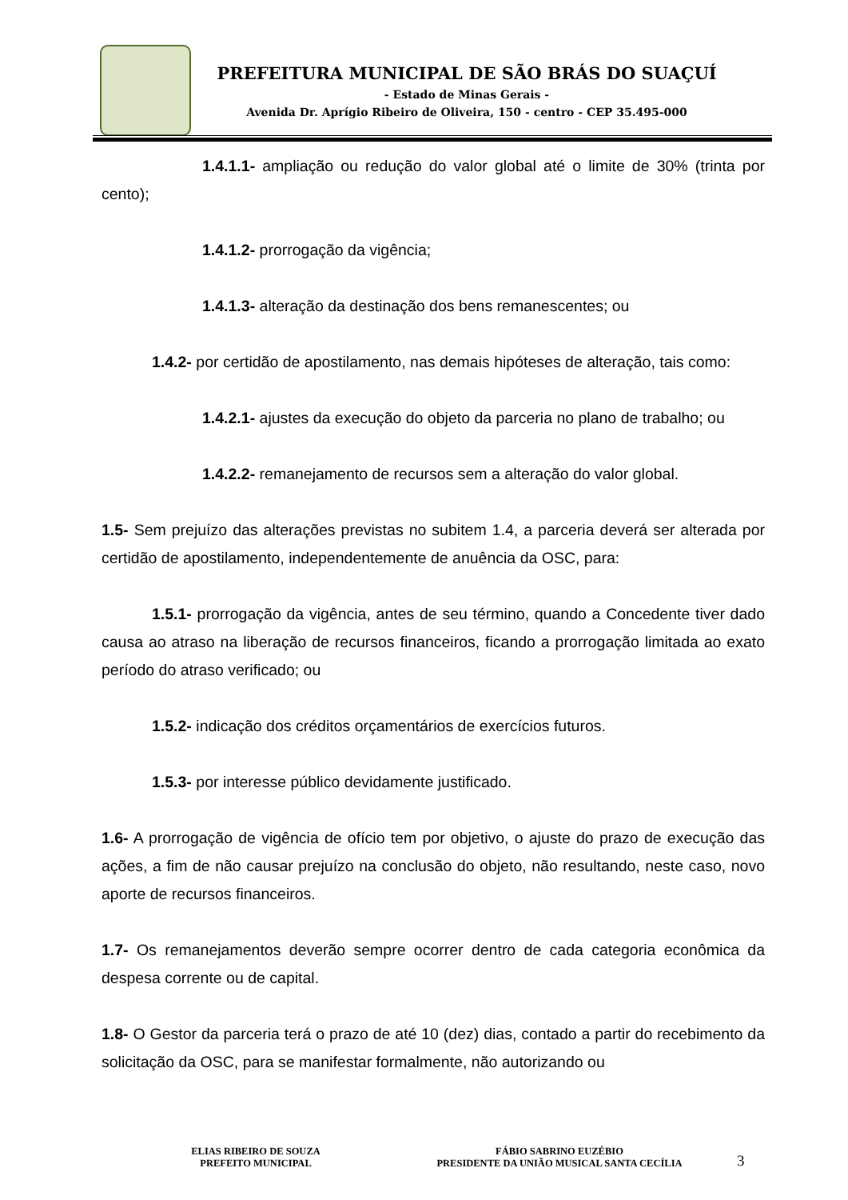PREFEITURA MUNICIPAL DE SÃO BRÁS DO SUAÇUÍ
- Estado de Minas Gerais -
Avenida Dr. Aprígio Ribeiro de Oliveira, 150 - centro - CEP 35.495-000
1.4.1.1- ampliação ou redução do valor global até o limite de 30% (trinta por cento);
1.4.1.2- prorrogação da vigência;
1.4.1.3- alteração da destinação dos bens remanescentes; ou
1.4.2- por certidão de apostilamento, nas demais hipóteses de alteração, tais como:
1.4.2.1- ajustes da execução do objeto da parceria no plano de trabalho; ou
1.4.2.2- remanejamento de recursos sem a alteração do valor global.
1.5- Sem prejuízo das alterações previstas no subitem 1.4, a parceria deverá ser alterada por certidão de apostilamento, independentemente de anuência da OSC, para:
1.5.1- prorrogação da vigência, antes de seu término, quando a Concedente tiver dado causa ao atraso na liberação de recursos financeiros, ficando a prorrogação limitada ao exato período do atraso verificado; ou
1.5.2- indicação dos créditos orçamentários de exercícios futuros.
1.5.3- por interesse público devidamente justificado.
1.6- A prorrogação de vigência de ofício tem por objetivo, o ajuste do prazo de execução das ações, a fim de não causar prejuízo na conclusão do objeto, não resultando, neste caso, novo aporte de recursos financeiros.
1.7- Os remanejamentos deverão sempre ocorrer dentro de cada categoria econômica da despesa corrente ou de capital.
1.8- O Gestor da parceria terá o prazo de até 10 (dez) dias, contado a partir do recebimento da solicitação da OSC, para se manifestar formalmente, não autorizando ou
ELIAS RIBEIRO DE SOUZA
PREFEITO MUNICIPAL
FÁBIO SABRINO EUZÉBIO
PRESIDENTE DA UNIÃO MUSICAL SANTA CECÍLIA
3